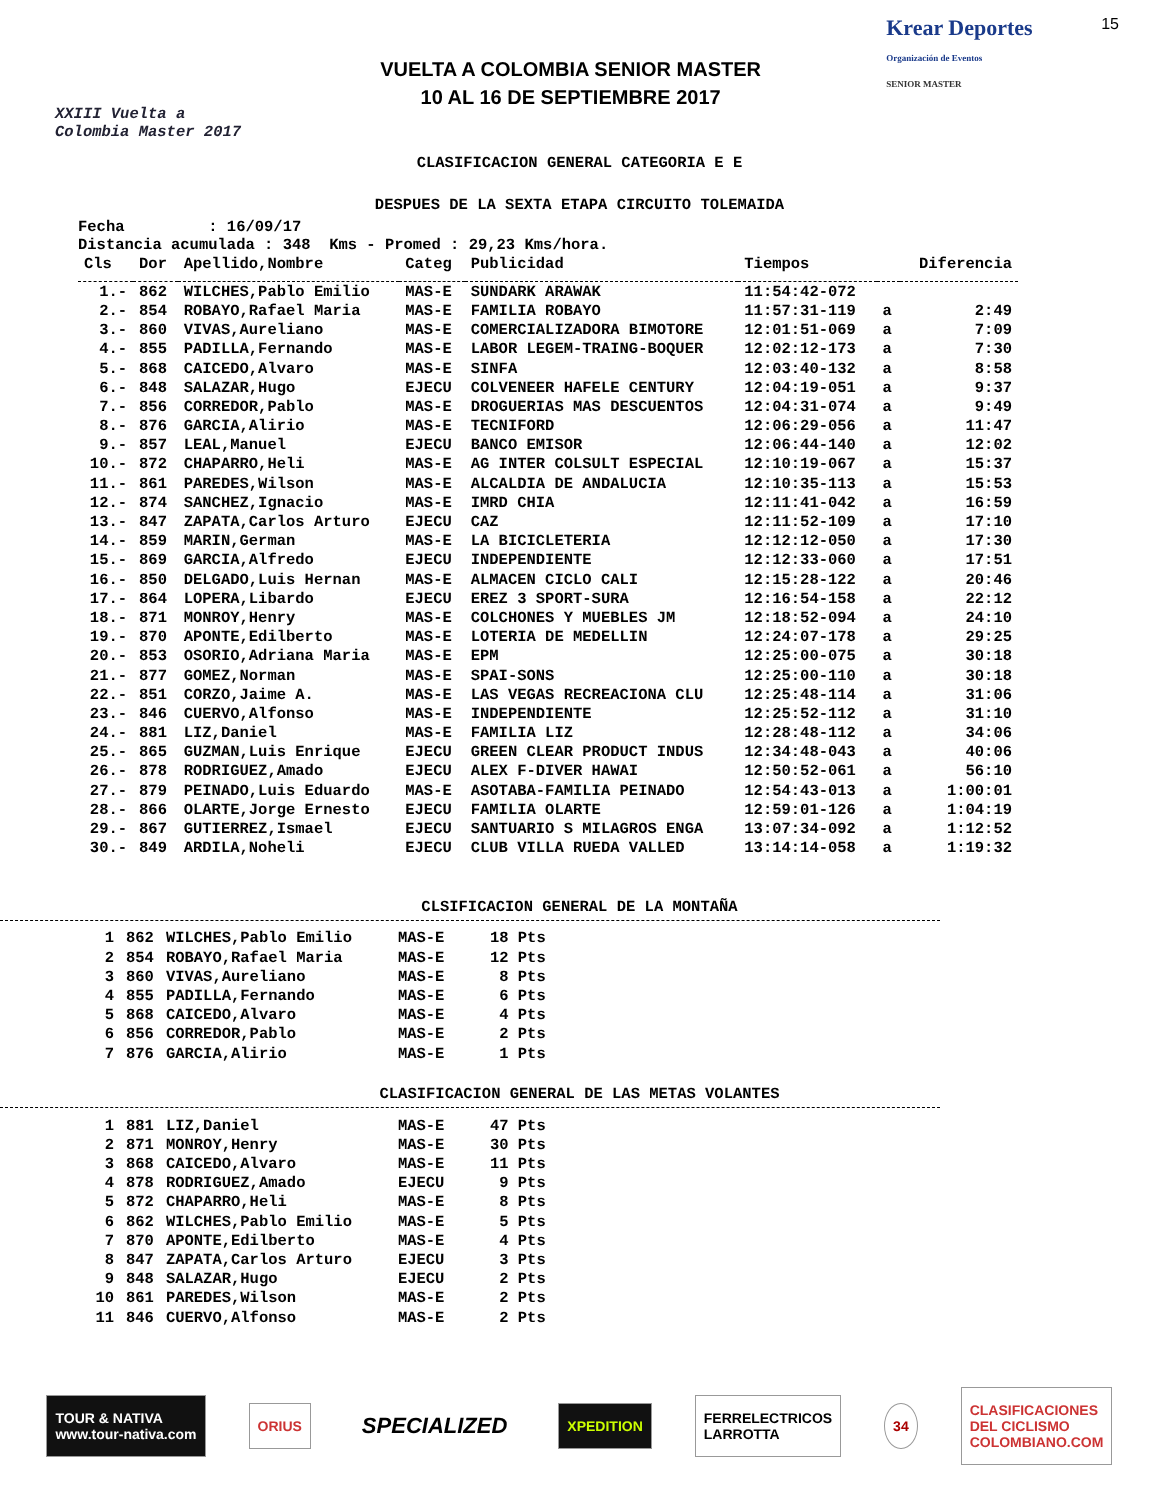XXIII Vuelta a Colombia Master 2017
VUELTA A COLOMBIA SENIOR MASTER
10 AL 16 DE SEPTIEMBRE 2017
Krear Deportes
Organización de Eventos
SENIOR MASTER
15
CLASIFICACION GENERAL CATEGORIA E E
DESPUES DE LA SEXTA ETAPA CIRCUITO TOLEMAIDA
Fecha : 16/09/17
Distancia acumulada : 348 Kms - Promed : 29,23 Kms/hora.
| Cls | Dor | Apellido,Nombre | Categ | Publicidad | Tiempos | | Diferencia |
| --- | --- | --- | --- | --- | --- | --- | --- |
| 1.- | 862 | WILCHES,Pablo Emilio | MAS-E | SUNDARK ARAWAK | 11:54:42-072 | | |
| 2.- | 854 | ROBAYO,Rafael Maria | MAS-E | FAMILIA ROBAYO | 11:57:31-119 | a | 2:49 |
| 3.- | 860 | VIVAS,Aureliano | MAS-E | COMERCIALIZADORA BIMOTORE | 12:01:51-069 | a | 7:09 |
| 4.- | 855 | PADILLA,Fernando | MAS-E | LABOR LEGEM-TRAING-BOQUER | 12:02:12-173 | a | 7:30 |
| 5.- | 868 | CAICEDO,Alvaro | MAS-E | SINFA | 12:03:40-132 | a | 8:58 |
| 6.- | 848 | SALAZAR,Hugo | EJECU | COLVENEER HAFELE CENTURY | 12:04:19-051 | a | 9:37 |
| 7.- | 856 | CORREDOR,Pablo | MAS-E | DROGUERIAS MAS DESCUENTOS | 12:04:31-074 | a | 9:49 |
| 8.- | 876 | GARCIA,Alirio | MAS-E | TECNIFORD | 12:06:29-056 | a | 11:47 |
| 9.- | 857 | LEAL,Manuel | EJECU | BANCO EMISOR | 12:06:44-140 | a | 12:02 |
| 10.- | 872 | CHAPARRO,Heli | MAS-E | AG INTER COLSULT ESPECIAL | 12:10:19-067 | a | 15:37 |
| 11.- | 861 | PAREDES,Wilson | MAS-E | ALCALDIA DE ANDALUCIA | 12:10:35-113 | a | 15:53 |
| 12.- | 874 | SANCHEZ,Ignacio | MAS-E | IMRD CHIA | 12:11:41-042 | a | 16:59 |
| 13.- | 847 | ZAPATA,Carlos Arturo | EJECU | CAZ | 12:11:52-109 | a | 17:10 |
| 14.- | 859 | MARIN,German | MAS-E | LA BICICLETERIA | 12:12:12-050 | a | 17:30 |
| 15.- | 869 | GARCIA,Alfredo | EJECU | INDEPENDIENTE | 12:12:33-060 | a | 17:51 |
| 16.- | 850 | DELGADO,Luis Hernan | MAS-E | ALMACEN CICLO CALI | 12:15:28-122 | a | 20:46 |
| 17.- | 864 | LOPERA,Libardo | EJECU | EREZ 3 SPORT-SURA | 12:16:54-158 | a | 22:12 |
| 18.- | 871 | MONROY,Henry | MAS-E | COLCHONES Y MUEBLES JM | 12:18:52-094 | a | 24:10 |
| 19.- | 870 | APONTE,Edilberto | MAS-E | LOTERIA DE MEDELLIN | 12:24:07-178 | a | 29:25 |
| 20.- | 853 | OSORIO,Adriana Maria | MAS-E | EPM | 12:25:00-075 | a | 30:18 |
| 21.- | 877 | GOMEZ,Norman | MAS-E | SPAI-SONS | 12:25:00-110 | a | 30:18 |
| 22.- | 851 | CORZO,Jaime A. | MAS-E | LAS VEGAS RECREACIONA CLU | 12:25:48-114 | a | 31:06 |
| 23.- | 846 | CUERVO,Alfonso | MAS-E | INDEPENDIENTE | 12:25:52-112 | a | 31:10 |
| 24.- | 881 | LIZ,Daniel | MAS-E | FAMILIA LIZ | 12:28:48-112 | a | 34:06 |
| 25.- | 865 | GUZMAN,Luis Enrique | EJECU | GREEN CLEAR PRODUCT INDUS | 12:34:48-043 | a | 40:06 |
| 26.- | 878 | RODRIGUEZ,Amado | EJECU | ALEX F-DIVER HAWAI | 12:50:52-061 | a | 56:10 |
| 27.- | 879 | PEINADO,Luis Eduardo | MAS-E | ASOTABA-FAMILIA PEINADO | 12:54:43-013 | a | 1:00:01 |
| 28.- | 866 | OLARTE,Jorge Ernesto | EJECU | FAMILIA OLARTE | 12:59:01-126 | a | 1:04:19 |
| 29.- | 867 | GUTIERREZ,Ismael | EJECU | SANTUARIO S MILAGROS ENGA | 13:07:34-092 | a | 1:12:52 |
| 30.- | 849 | ARDILA,Noheli | EJECU | CLUB VILLA RUEDA VALLED | 13:14:14-058 | a | 1:19:32 |
CLSIFICACION GENERAL DE LA MONTAÑA
| 1 | 862 | WILCHES,Pablo Emilio | MAS-E | 18 Pts |
| 2 | 854 | ROBAYO,Rafael Maria | MAS-E | 12 Pts |
| 3 | 860 | VIVAS,Aureliano | MAS-E | 8 Pts |
| 4 | 855 | PADILLA,Fernando | MAS-E | 6 Pts |
| 5 | 868 | CAICEDO,Alvaro | MAS-E | 4 Pts |
| 6 | 856 | CORREDOR,Pablo | MAS-E | 2 Pts |
| 7 | 876 | GARCIA,Alirio | MAS-E | 1 Pts |
CLASIFICACION GENERAL DE LAS METAS VOLANTES
| 1 | 881 | LIZ,Daniel | MAS-E | 47 Pts |
| 2 | 871 | MONROY,Henry | MAS-E | 30 Pts |
| 3 | 868 | CAICEDO,Alvaro | MAS-E | 11 Pts |
| 4 | 878 | RODRIGUEZ,Amado | EJECU | 9 Pts |
| 5 | 872 | CHAPARRO,Heli | MAS-E | 8 Pts |
| 6 | 862 | WILCHES,Pablo Emilio | MAS-E | 5 Pts |
| 7 | 870 | APONTE,Edilberto | MAS-E | 4 Pts |
| 8 | 847 | ZAPATA,Carlos Arturo | EJECU | 3 Pts |
| 9 | 848 | SALAZAR,Hugo | EJECU | 2 Pts |
| 10 | 861 | PAREDES,Wilson | MAS-E | 2 Pts |
| 11 | 846 | CUERVO,Alfonso | MAS-E | 2 Pts |
TOUR & NATIVA
www.tour-nativa.com
ORIUS
SPECIALIZED
XPEDITION
FERRELECTRICOS
LARROTTA
34
CLASIFICACIONES
DEL CICLISMO
COLOMBIANO.COM